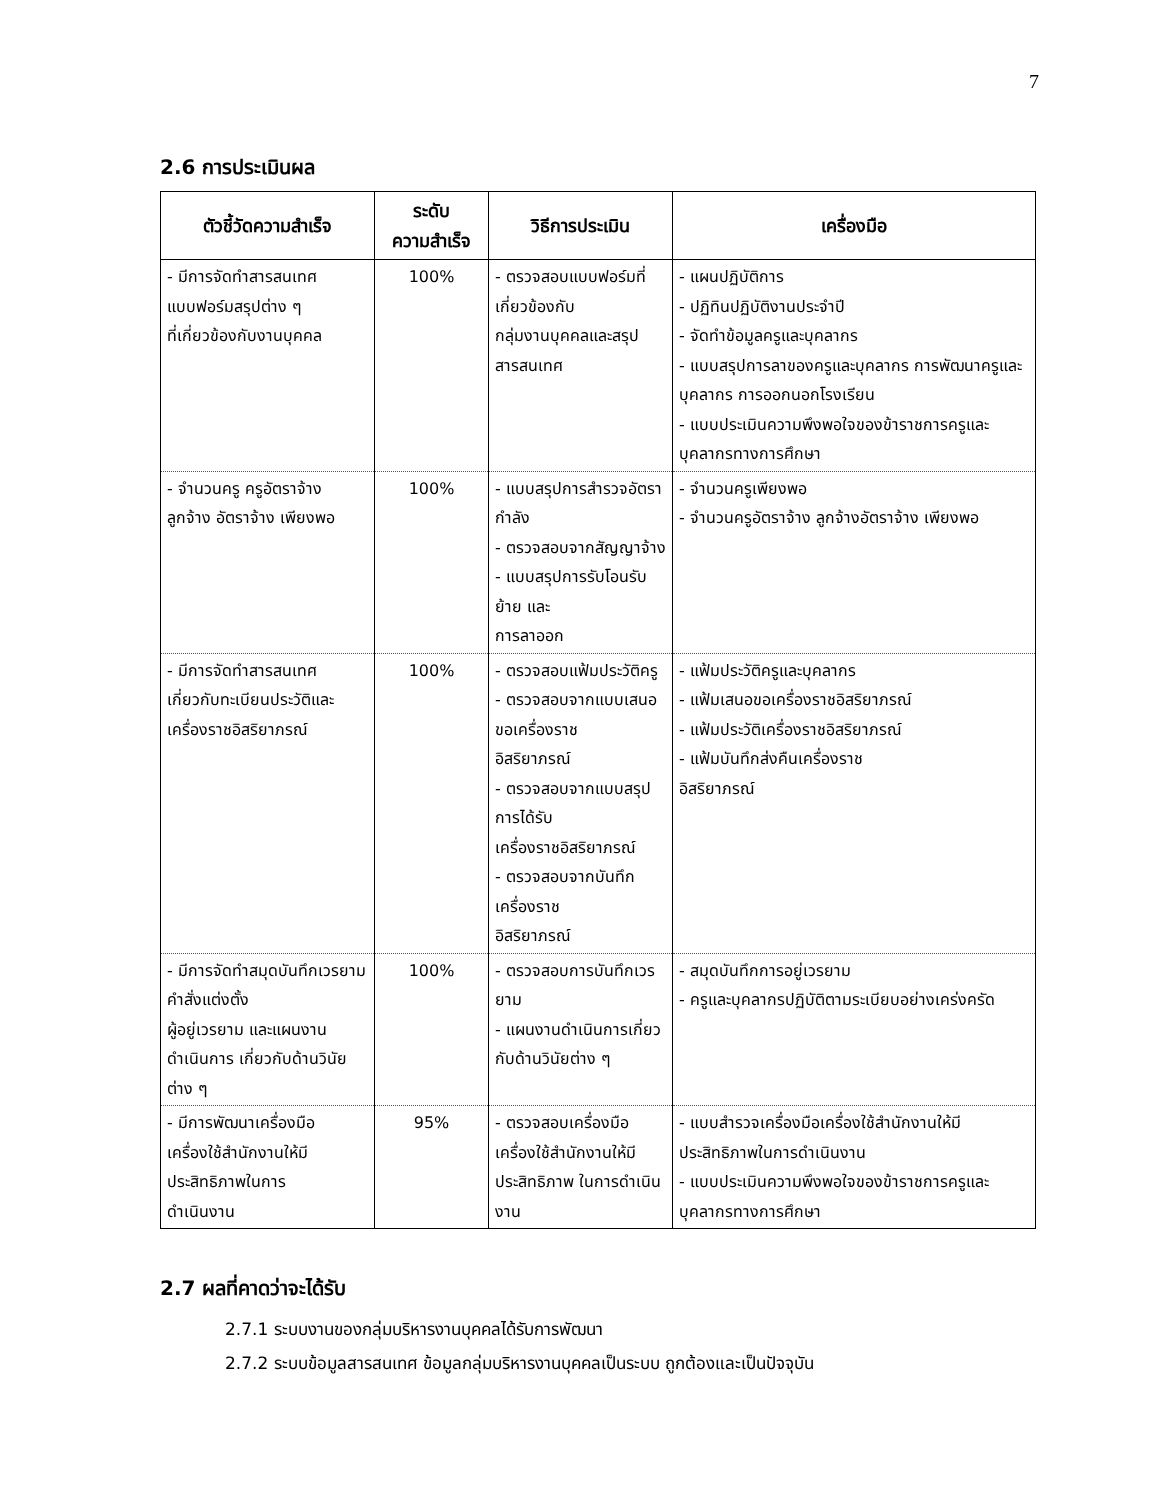7
2.6 การประเมินผล
| ตัวชี้วัดความสำเร็จ | ระดับ ความสำเร็จ | วิธีการประเมิน | เครื่องมือ |
| --- | --- | --- | --- |
| - มีการจัดทำสารสนเทศ แบบฟอร์มสรุปต่าง ๆ ที่เกี่ยวข้องกับงานบุคคล | 100% | - ตรวจสอบแบบฟอร์มที่เกี่ยวข้องกับ กลุ่มงานบุคคลและสรุปสารสนเทศ | - แผนปฏิบัติการ - ปฏิทินปฏิบัติงานประจำปี - จัดทำข้อมูลครูและบุคลากร - แบบสรุปการลาของครูและบุคลากร การพัฒนาครูและบุคลากร การออกนอกโรงเรียน - แบบประเมินความพึงพอใจของข้าราชการครูและบุคลากรทางการศึกษา |
| - จำนวนครู ครูอัตราจ้าง ลูกจ้าง อัตราจ้าง เพียงพอ | 100% | - แบบสรุปการสำรวจอัตรากำลัง - ตรวจสอบจากสัญญาจ้าง - แบบสรุปการรับโอนรับย้าย และ การลาออก | - จำนวนครูเพียงพอ - จำนวนครูอัตราจ้าง ลูกจ้างอัตราจ้าง เพียงพอ |
| - มีการจัดทำสารสนเทศ เกี่ยวกับทะเบียนประวัติและ เครื่องราชอิสริยาภรณ์ | 100% | - ตรวจสอบแฟ้มประวัติครู - ตรวจสอบจากแบบเสนอขอเครื่องราช อิสริยาภรณ์ - ตรวจสอบจากแบบสรุปการได้รับ เครื่องราชอิสริยาภรณ์ - ตรวจสอบจากบันทึกเครื่องราช อิสริยาภรณ์ | - แฟ้มประวัติครูและบุคลากร - แฟ้มเสนอขอเครื่องราชอิสริยาภรณ์ - แฟ้มประวัติเครื่องราชอิสริยาภรณ์ - แฟ้มบันทึกส่งคืนเครื่องราช อิสริยาภรณ์ |
| - มีการจัดทำสมุดบันทึกเวรยาม คำสั่งแต่งตั้ง ผู้อยู่เวรยาม และแผนงานดำเนินการ เกี่ยวกับด้านวินัยต่าง ๆ | 100% | - ตรวจสอบการบันทึกเวรยาม - แผนงานดำเนินการเกี่ยวกับด้านวินัยต่าง ๆ | - สมุดบันทึกการอยู่เวรยาม - ครูและบุคลากรปฏิบัติตามระเบียบอย่างเคร่งครัด |
| - มีการพัฒนาเครื่องมือ เครื่องใช้สำนักงานให้มี ประสิทธิภาพในการ ดำเนินงาน | 95% | - ตรวจสอบเครื่องมือเครื่องใช้สำนักงานให้มีประสิทธิภาพ ในการดำเนินงาน | - แบบสำรวจเครื่องมือเครื่องใช้สำนักงานให้มีประสิทธิภาพในการดำเนินงาน - แบบประเมินความพึงพอใจของข้าราชการครูและบุคลากรทางการศึกษา |
2.7 ผลที่คาดว่าจะได้รับ
2.7.1 ระบบงานของกลุ่มบริหารงานบุคคลได้รับการพัฒนา
2.7.2 ระบบข้อมูลสารสนเทศ ข้อมูลกลุ่มบริหารงานบุคคลเป็นระบบ ถูกต้องและเป็นปัจจุบัน